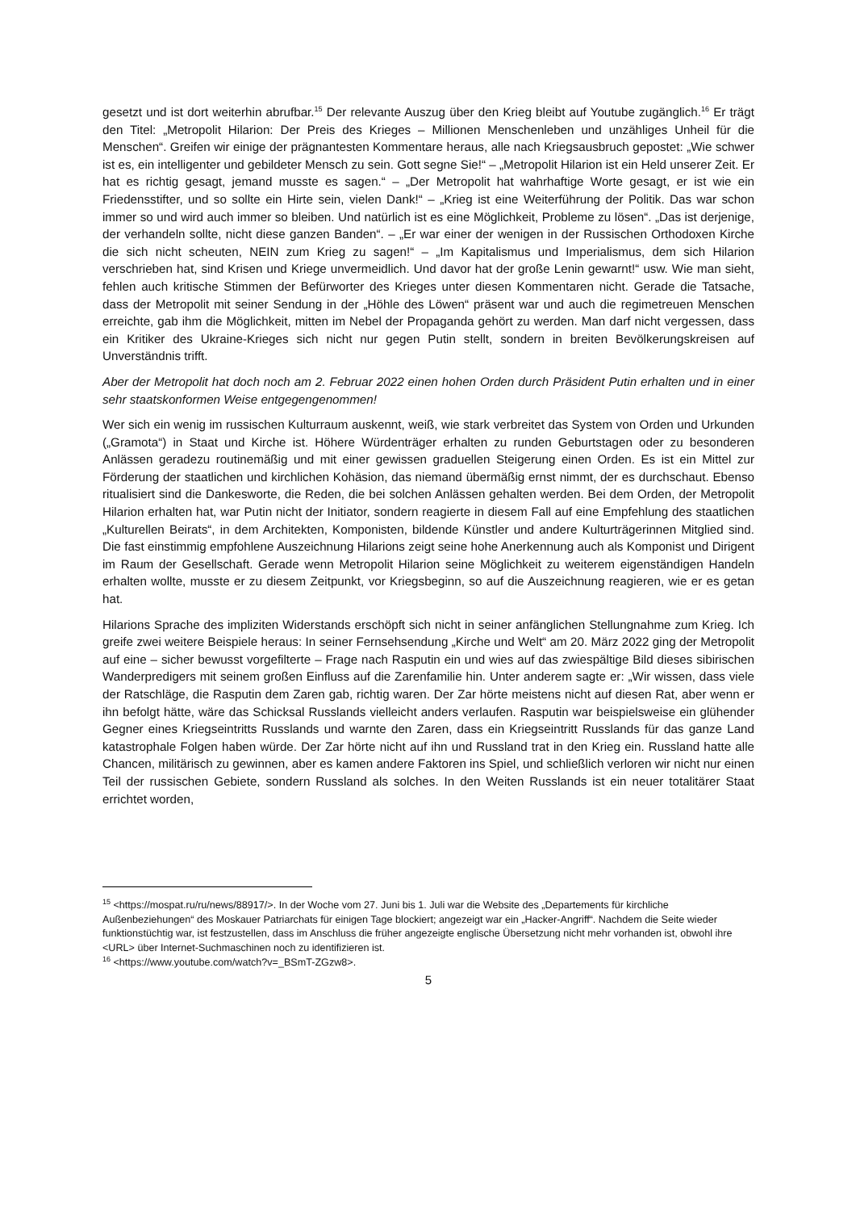gesetzt und ist dort weiterhin abrufbar.<sup>15</sup> Der relevante Auszug über den Krieg bleibt auf Youtube zugänglich.<sup>16</sup> Er trägt den Titel: „Metropolit Hilarion: Der Preis des Krieges – Millionen Menschenleben und unzähliges Unheil für die Menschen“. Greifen wir einige der prägnantesten Kommentare heraus, alle nach Kriegsausbruch gepostet: „Wie schwer ist es, ein intelligenter und gebildeter Mensch zu sein. Gott segne Sie!“ – „Metropolit Hilarion ist ein Held unserer Zeit. Er hat es richtig gesagt, jemand musste es sagen.“ – „Der Metropolit hat wahrhaftige Worte gesagt, er ist wie ein Friedensstifter, und so sollte ein Hirte sein, vielen Dank!“ – „Krieg ist eine Weiterführung der Politik. Das war schon immer so und wird auch immer so bleiben. Und natürlich ist es eine Möglichkeit, Probleme zu lösen“. „Das ist derjenige, der verhandeln sollte, nicht diese ganzen Banden“. – „Er war einer der wenigen in der Russischen Orthodoxen Kirche die sich nicht scheuten, NEIN zum Krieg zu sagen!“ – „Im Kapitalismus und Imperialismus, dem sich Hilarion verschrieben hat, sind Krisen und Kriege unvermeidlich. Und davor hat der große Lenin gewarnt!“ usw. Wie man sieht, fehlen auch kritische Stimmen der Befürworter des Krieges unter diesen Kommentaren nicht. Gerade die Tatsache, dass der Metropolit mit seiner Sendung in der „Höhle des Löwen“ präsent war und auch die regimetreuen Menschen erreichte, gab ihm die Möglichkeit, mitten im Nebel der Propaganda gehört zu werden. Man darf nicht vergessen, dass ein Kritiker des Ukraine-Krieges sich nicht nur gegen Putin stellt, sondern in breiten Bevölkerungskreisen auf Unverständnis trifft.
Aber der Metropolit hat doch noch am 2. Februar 2022 einen hohen Orden durch Präsident Putin erhalten und in einer sehr staatskonformen Weise entgegengenommen!
Wer sich ein wenig im russischen Kulturraum auskennt, weiß, wie stark verbreitet das System von Orden und Urkunden („Gramota“) in Staat und Kirche ist. Höhere Würdenträger erhalten zu runden Geburtstagen oder zu besonderen Anlässen geradezu routinemäßig und mit einer gewissen graduellen Steigerung einen Orden. Es ist ein Mittel zur Förderung der staatlichen und kirchlichen Kohäsion, das niemand übermäßig ernst nimmt, der es durchschaut. Ebenso ritualisiert sind die Dankesworte, die Reden, die bei solchen Anlässen gehalten werden. Bei dem Orden, der Metropolit Hilarion erhalten hat, war Putin nicht der Initiator, sondern reagierte in diesem Fall auf eine Empfehlung des staatlichen „Kulturellen Beirats“, in dem Architekten, Komponisten, bildende Künstler und andere Kulturträger­innen Mitglied sind. Die fast einstimmig empfohlene Auszeichnung Hilarions zeigt seine hohe Anerkennung auch als Komponist und Dirigent im Raum der Gesellschaft. Gerade wenn Metropolit Hilarion seine Möglichkeit zu weiterem eigenständigen Handeln erhalten wollte, musste er zu diesem Zeitpunkt, vor Kriegsbeginn, so auf die Auszeichnung reagieren, wie er es getan hat.
Hilarions Sprache des impliziten Widerstands erschöpft sich nicht in seiner anfänglichen Stellungnahme zum Krieg. Ich greife zwei weitere Beispiele heraus: In seiner Fernsehsendung „Kirche und Welt“ am 20. März 2022 ging der Metropolit auf eine – sicher bewusst vorgefilterte – Frage nach Rasputin ein und wies auf das zwiespältige Bild dieses sibirischen Wanderpredigers mit seinem großen Einfluss auf die Zarenfamilie hin. Unter anderem sagte er: „Wir wissen, dass viele der Ratschläge, die Rasputin dem Zaren gab, richtig waren. Der Zar hörte meistens nicht auf diesen Rat, aber wenn er ihn befolgt hätte, wäre das Schicksal Russlands vielleicht anders verlaufen. Rasputin war beispielsweise ein glühender Gegner eines Kriegseintritts Russlands und warnte den Zaren, dass ein Kriegseintritt Russlands für das ganze Land katastrophale Folgen haben würde. Der Zar hörte nicht auf ihn und Russland trat in den Krieg ein. Russland hatte alle Chancen, militärisch zu gewinnen, aber es kamen andere Faktoren ins Spiel, und schließlich verloren wir nicht nur einen Teil der russischen Gebiete, sondern Russland als solches. In den Weiten Russlands ist ein neuer totalitärer Staat errichtet worden,
<sup>15</sup> <https://mospat.ru/ru/news/88917/>. In der Woche vom 27. Juni bis 1. Juli war die Website des „Departements für kirchliche Außenbeziehungen“ des Moskauer Patriarchats für einigen Tage blockiert; angezeigt war ein „Hacker-Angriff“. Nachdem die Seite wieder funktionstüchtig war, ist festzustellen, dass im Anschluss die früher angezeigte englische Übersetzung nicht mehr vorhanden ist, obwohl ihre <URL> über Internet-Suchmaschinen noch zu identifizieren ist.
<sup>16</sup> <https://www.youtube.com/watch?v=_BSmT-ZGzw8>.
5